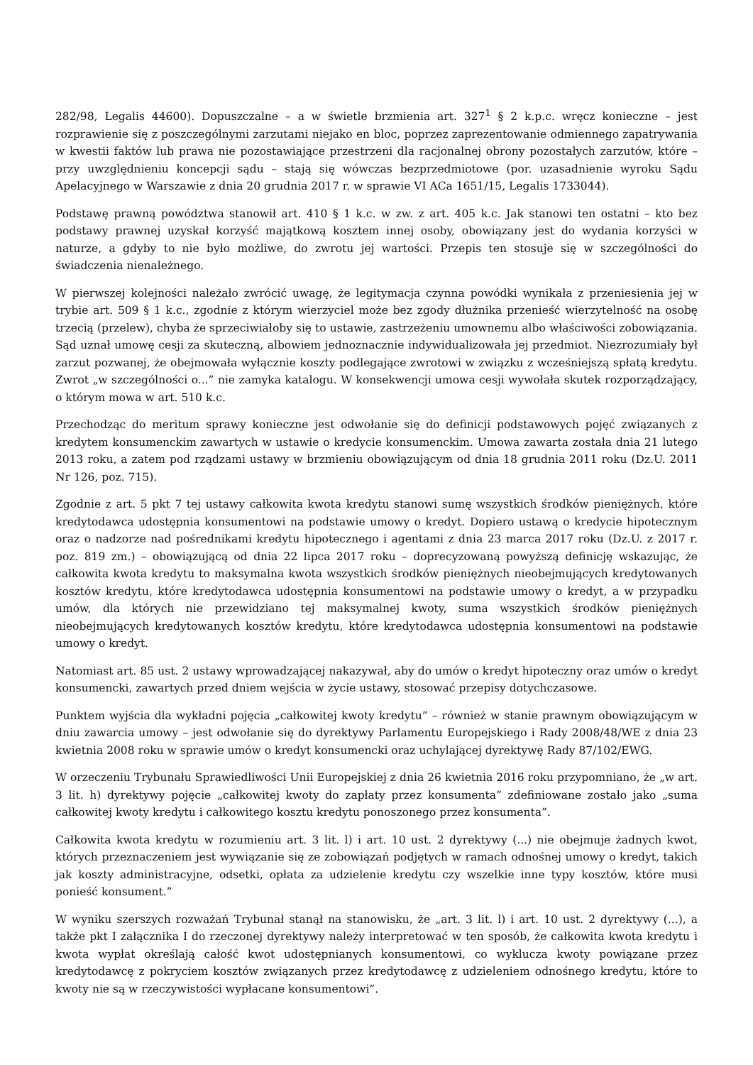282/98, Legalis 44600). Dopuszczalne – a w świetle brzmienia art. 327<sup>1</sup> § 2 k.p.c. wręcz konieczne – jest rozprawienie się z poszczególnymi zarzutami niejako en bloc, poprzez zaprezentowanie odmiennego zapatrywania w kwestii faktów lub prawa nie pozostawiające przestrzeni dla racjonalnej obrony pozostałych zarzutów, które – przy uwzględnieniu koncepcji sądu – stają się wówczas bezprzedmiotowe (por. uzasadnienie wyroku Sądu Apelacyjnego w Warszawie z dnia 20 grudnia 2017 r. w sprawie VI ACa 1651/15, Legalis 1733044).
Podstawę prawną powództwa stanowił art. 410 § 1 k.c. w zw. z art. 405 k.c. Jak stanowi ten ostatni – kto bez podstawy prawnej uzyskał korzyść majątkową kosztem innej osoby, obowiązany jest do wydania korzyści w naturze, a gdyby to nie było możliwe, do zwrotu jej wartości. Przepis ten stosuje się w szczególności do świadczenia nienależnego.
W pierwszej kolejności należało zwrócić uwagę, że legitymacja czynna powódki wynikała z przeniesienia jej w trybie art. 509 § 1 k.c., zgodnie z którym wierzyciel może bez zgody dłużnika przenieść wierzytelność na osobę trzecią (przelew), chyba że sprzeciwiałoby się to ustawie, zastrzeżeniu umownemu albo właściwości zobowiązania. Sąd uznał umowę cesji za skuteczną, albowiem jednoznacznie indywidualizowała jej przedmiot. Niezrozumiały był zarzut pozwanej, że obejmowała wyłącznie koszty podlegające zwrotowi w związku z wcześniejszą spłatą kredytu. Zwrot „w szczególności o...” nie zamyka katalogu. W konsekwencji umowa cesji wywołała skutek rozporządzający, o którym mowa w art. 510 k.c.
Przechodząc do meritum sprawy konieczne jest odwołanie się do definicji podstawowych pojęć związanych z kredytem konsumenckim zawartych w ustawie o kredycie konsumenckim. Umowa zawarta została dnia 21 lutego 2013 roku, a zatem pod rządzami ustawy w brzmieniu obowiązującym od dnia 18 grudnia 2011 roku (Dz.U. 2011 Nr 126, poz. 715).
Zgodnie z art. 5 pkt 7 tej ustawy całkowita kwota kredytu stanowi sumę wszystkich środków pieniężnych, które kredytodawca udostępnia konsumentowi na podstawie umowy o kredyt. Dopiero ustawą o kredycie hipotecznym oraz o nadzorze nad pośrednikami kredytu hipotecznego i agentami z dnia 23 marca 2017 roku (Dz.U. z 2017 r. poz. 819 zm.) – obowiązującą od dnia 22 lipca 2017 roku – doprecyzowaną powyższą definicję wskazując, że całkowita kwota kredytu to maksymalna kwota wszystkich środków pieniężnych nieobejmujących kredytowanych kosztów kredytu, które kredytodawca udostępnia konsumentowi na podstawie umowy o kredyt, a w przypadku umów, dla których nie przewidziano tej maksymalnej kwoty, suma wszystkich środków pieniężnych nieobejmujących kredytowanych kosztów kredytu, które kredytodawca udostępnia konsumentowi na podstawie umowy o kredyt.
Natomiast art. 85 ust. 2 ustawy wprowadzającej nakazywał, aby do umów o kredyt hipoteczny oraz umów o kredyt konsumencki, zawartych przed dniem wejścia w życie ustawy, stosować przepisy dotychczasowe.
Punktem wyjścia dla wykładni pojęcia „całkowitej kwoty kredytu” – również w stanie prawnym obowiązującym w dniu zawarcia umowy – jest odwołanie się do dyrektywy Parlamentu Europejskiego i Rady 2008/48/WE z dnia 23 kwietnia 2008 roku w sprawie umów o kredyt konsumencki oraz uchylającej dyrektywę Rady 87/102/EWG.
W orzeczeniu Trybunału Sprawiedliwości Unii Europejskiej z dnia 26 kwietnia 2016 roku przypomniano, że „w art. 3 lit. h) dyrektywy pojęcie „całkowitej kwoty do zapłaty przez konsumenta” zdefiniowane zostało jako „suma całkowitej kwoty kredytu i całkowitego kosztu kredytu ponoszonego przez konsumenta”.
Całkowita kwota kredytu w rozumieniu art. 3 lit. l) i art. 10 ust. 2 dyrektywy (...) nie obejmuje żadnych kwot, których przeznaczeniem jest wywiązanie się ze zobowiązań podjętych w ramach odnośnej umowy o kredyt, takich jak koszty administracyjne, odsetki, opłata za udzielenie kredytu czy wszelkie inne typy kosztów, które musi ponieść konsument.”
W wyniku szerszych rozważań Trybunał stanął na stanowisku, że „art. 3 lit. l) i art. 10 ust. 2 dyrektywy (...), a także pkt I załącznika I do rzeczonej dyrektywy należy interpretować w ten sposób, że całkowita kwota kredytu i kwota wypłat określają całość kwot udostępnianych konsumentowi, co wyklucza kwoty powiązane przez kredytodawcę z pokryciem kosztów związanych przez kredytodawcę z udzieleniem odnośnego kredytu, które to kwoty nie są w rzeczywistości wypłacane konsumentowi”.